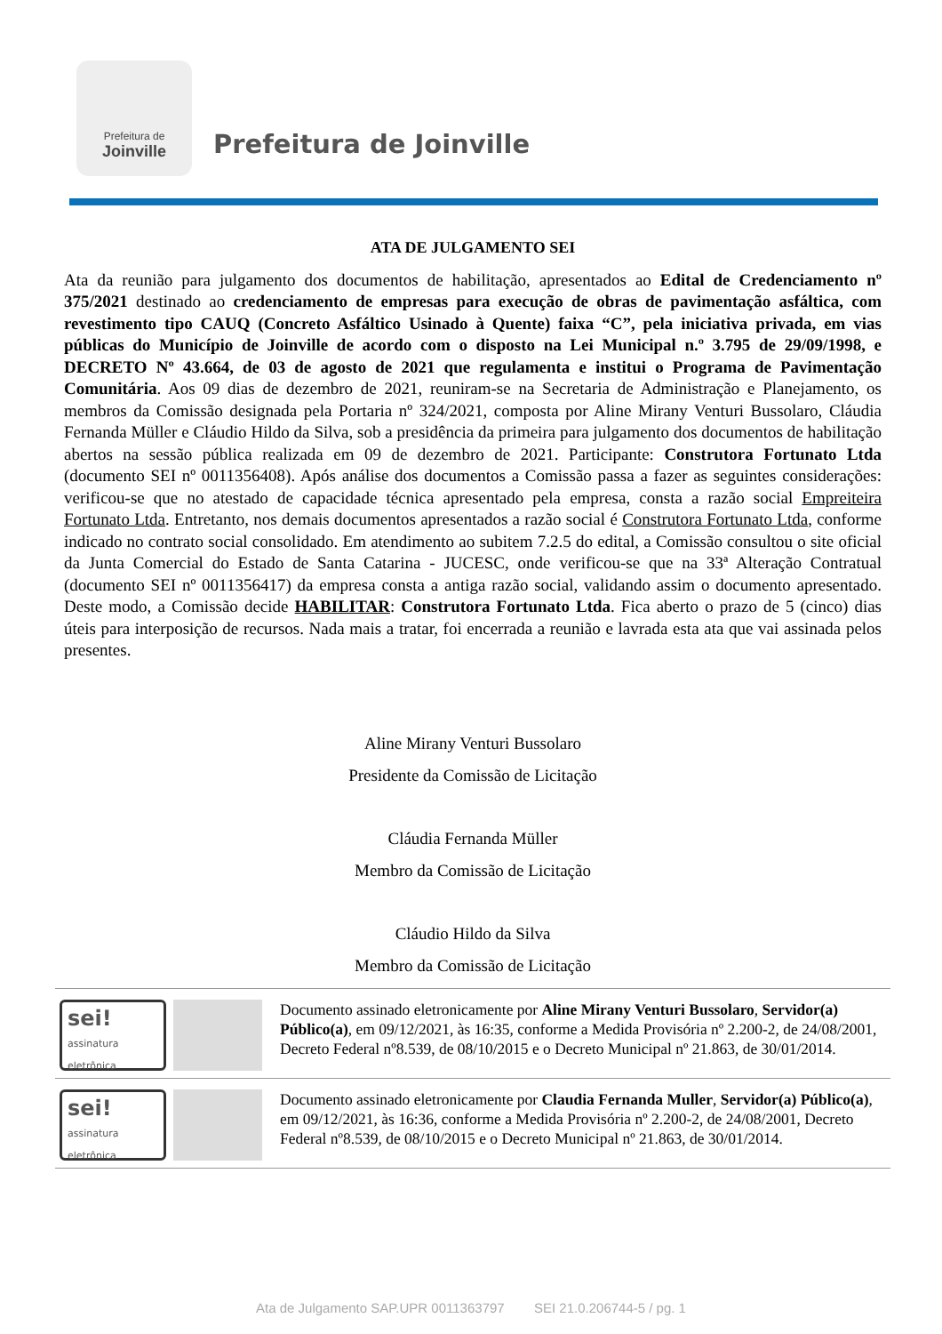Prefeitura de
Joinville
Prefeitura de Joinville
ATA DE JULGAMENTO SEI
Ata da reunião para julgamento dos documentos de habilitação, apresentados ao Edital de Credenciamento nº 375/2021 destinado ao credenciamento de empresas para execução de obras de pavimentação asfáltica, com revestimento tipo CAUQ (Concreto Asfáltico Usinado à Quente) faixa “C”, pela iniciativa privada, em vias públicas do Município de Joinville de acordo com o disposto na Lei Municipal n.º 3.795 de 29/09/1998, e DECRETO Nº 43.664, de 03 de agosto de 2021 que regulamenta e institui o Programa de Pavimentação Comunitária. Aos 09 dias de dezembro de 2021, reuniram-se na Secretaria de Administração e Planejamento, os membros da Comissão designada pela Portaria nº 324/2021, composta por Aline Mirany Venturi Bussolaro, Cláudia Fernanda Müller e Cláudio Hildo da Silva, sob a presidência da primeira para julgamento dos documentos de habilitação abertos na sessão pública realizada em 09 de dezembro de 2021. Participante: Construtora Fortunato Ltda (documento SEI nº 0011356408). Após análise dos documentos a Comissão passa a fazer as seguintes considerações: verificou-se que no atestado de capacidade técnica apresentado pela empresa, consta a razão social Empreiteira Fortunato Ltda. Entretanto, nos demais documentos apresentados a razão social é Construtora Fortunato Ltda, conforme indicado no contrato social consolidado. Em atendimento ao subitem 7.2.5 do edital, a Comissão consultou o site oficial da Junta Comercial do Estado de Santa Catarina - JUCESC, onde verificou-se que na 33ª Alteração Contratual (documento SEI nº 0011356417) da empresa consta a antiga razão social, validando assim o documento apresentado. Deste modo, a Comissão decide HABILITAR: Construtora Fortunato Ltda. Fica aberto o prazo de 5 (cinco) dias úteis para interposição de recursos. Nada mais a tratar, foi encerrada a reunião e lavrada esta ata que vai assinada pelos presentes.
Aline Mirany Venturi Bussolaro
Presidente da Comissão de Licitação
Cláudia Fernanda Müller
Membro da Comissão de Licitação
Cláudio Hildo da Silva
Membro da Comissão de Licitação
sei!
assinatura eletrônica
Documento assinado eletronicamente por Aline Mirany Venturi Bussolaro, Servidor(a) Público(a), em 09/12/2021, às 16:35, conforme a Medida Provisória nº 2.200-2, de 24/08/2001, Decreto Federal nº8.539, de 08/10/2015 e o Decreto Municipal nº 21.863, de 30/01/2014.
sei!
assinatura eletrônica
Documento assinado eletronicamente por Claudia Fernanda Muller, Servidor(a) Público(a), em 09/12/2021, às 16:36, conforme a Medida Provisória nº 2.200-2, de 24/08/2001, Decreto Federal nº8.539, de 08/10/2015 e o Decreto Municipal nº 21.863, de 30/01/2014.
Ata de Julgamento SAP.UPR 0011363797 SEI 21.0.206744-5 / pg. 1